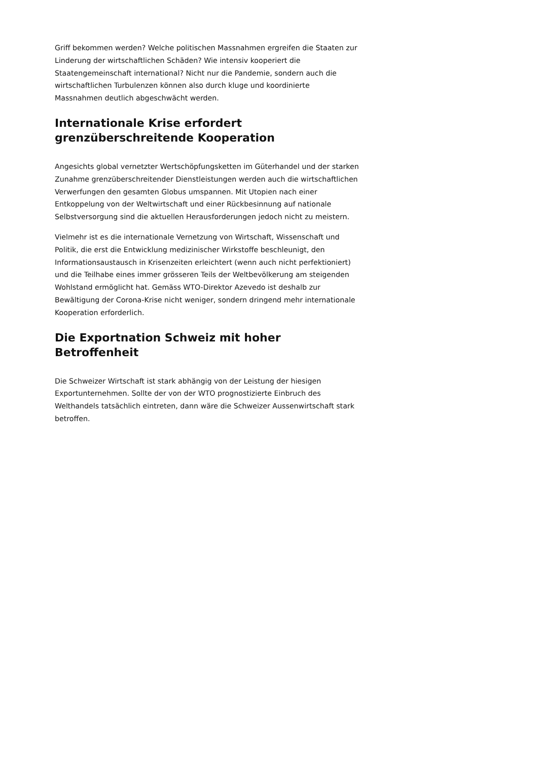Griff bekommen werden? Welche politischen Massnahmen ergreifen die Staaten zur Linderung der wirtschaftlichen Schäden? Wie intensiv kooperiert die Staatengemeinschaft international? Nicht nur die Pandemie, sondern auch die wirtschaftlichen Turbulenzen können also durch kluge und koordinierte Massnahmen deutlich abgeschwächt werden.
Internationale Krise erfordert grenzüberschreitende Kooperation
Angesichts global vernetzter Wertschöpfungsketten im Güterhandel und der starken Zunahme grenzüberschreitender Dienstleistungen werden auch die wirtschaftlichen Verwerfungen den gesamten Globus umspannen. Mit Utopien nach einer Entkoppelung von der Weltwirtschaft und einer Rückbesinnung auf nationale Selbstversorgung sind die aktuellen Herausforderungen jedoch nicht zu meistern.
Vielmehr ist es die internationale Vernetzung von Wirtschaft, Wissenschaft und Politik, die erst die Entwicklung medizinischer Wirkstoffe beschleunigt, den Informationsaustausch in Krisenzeiten erleichtert (wenn auch nicht perfektioniert) und die Teilhabe eines immer grösseren Teils der Weltbevölkerung am steigenden Wohlstand ermöglicht hat. Gemäss WTO-Direktor Azevedo ist deshalb zur Bewältigung der Corona-Krise nicht weniger, sondern dringend mehr internationale Kooperation erforderlich.
Die Exportnation Schweiz mit hoher Betroffenheit
Die Schweizer Wirtschaft ist stark abhängig von der Leistung der hiesigen Exportunternehmen. Sollte der von der WTO prognostizierte Einbruch des Welthandels tatsächlich eintreten, dann wäre die Schweizer Aussenwirtschaft stark betroffen.